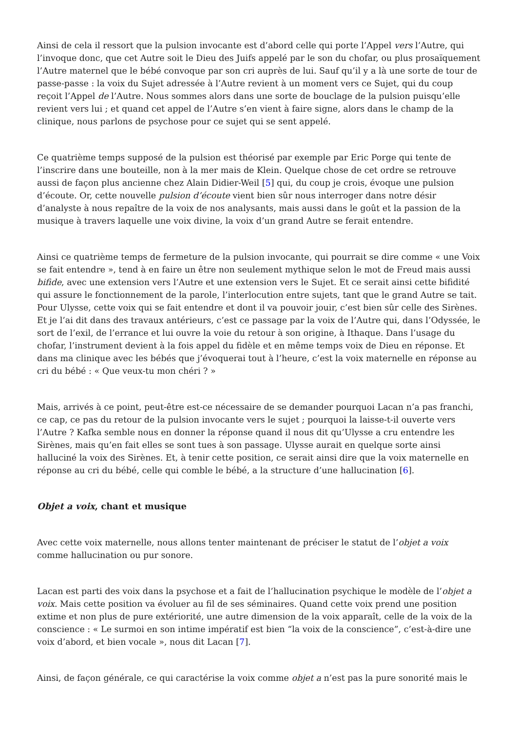Ainsi de cela il ressort que la pulsion invocante est d’abord celle qui porte l’Appel vers l’Autre, qui l’invoque donc, que cet Autre soit le Dieu des Juifs appelé par le son du chofar, ou plus prosaïquement l’Autre maternel que le bébé convoque par son cri auprès de lui. Sauf qu’il y a là une sorte de tour de passe-passe : la voix du Sujet adressée à l’Autre revient à un moment vers ce Sujet, qui du coup reçoit l’Appel de l’Autre. Nous sommes alors dans une sorte de bouclage de la pulsion puisqu’elle revient vers lui ; et quand cet appel de l’Autre s’en vient à faire signe, alors dans le champ de la clinique, nous parlons de psychose pour ce sujet qui se sent appelé.
Ce quatrième temps supposé de la pulsion est théorisé par exemple par Eric Porge qui tente de l’inscrire dans une bouteille, non à la mer mais de Klein. Quelque chose de cet ordre se retrouve aussi de façon plus ancienne chez Alain Didier-Weil [5] qui, du coup je crois, évoque une pulsion d’écoute. Or, cette nouvelle pulsion d’écoute vient bien sûr nous interroger dans notre désir d’analyste à nous repaître de la voix de nos analysants, mais aussi dans le goût et la passion de la musique à travers laquelle une voix divine, la voix d’un grand Autre se ferait entendre.
Ainsi ce quatrième temps de fermeture de la pulsion invocante, qui pourrait se dire comme « une Voix se fait entendre », tend à en faire un être non seulement mythique selon le mot de Freud mais aussi bifide, avec une extension vers l’Autre et une extension vers le Sujet. Et ce serait ainsi cette bifidité qui assure le fonctionnement de la parole, l’interlocution entre sujets, tant que le grand Autre se tait. Pour Ulysse, cette voix qui se fait entendre et dont il va pouvoir jouir, c’est bien sûr celle des Sirènes. Et je l’ai dit dans des travaux antérieurs, c’est ce passage par la voix de l’Autre qui, dans l’Odyssée, le sort de l’exil, de l’errance et lui ouvre la voie du retour à son origine, à Ithaque. Dans l’usage du chofar, l’instrument devient à la fois appel du fidèle et en même temps voix de Dieu en réponse. Et dans ma clinique avec les bébés que j’évoquerai tout à l’heure, c’est la voix maternelle en réponse au cri du bébé : « Que veux-tu mon chéri ? »
Mais, arrivés à ce point, peut-être est-ce nécessaire de se demander pourquoi Lacan n’a pas franchi, ce cap, ce pas du retour de la pulsion invocante vers le sujet ; pourquoi la laisse-t-il ouverte vers l’Autre ? Kafka semble nous en donner la réponse quand il nous dit qu’Ulysse a cru entendre les Sirènes, mais qu’en fait elles se sont tues à son passage. Ulysse aurait en quelque sorte ainsi halluciné la voix des Sirènes. Et, à tenir cette position, ce serait ainsi dire que la voix maternelle en réponse au cri du bébé, celle qui comble le bébé, a la structure d’une hallucination [6].
Objet a voix, chant et musique
Avec cette voix maternelle, nous allons tenter maintenant de préciser le statut de l’objet a voix comme hallucination ou pur sonore.
Lacan est parti des voix dans la psychose et a fait de l’hallucination psychique le modèle de l’objet a voix. Mais cette position va évoluer au fil de ses séminaires. Quand cette voix prend une position extime et non plus de pure extériorité, une autre dimension de la voix apparaît, celle de la voix de la conscience : « Le surmoi en son intime impératif est bien “la voix de la conscience”, c’est-à-dire une voix d’abord, et bien vocale », nous dit Lacan [7].
Ainsi, de façon générale, ce qui caractérise la voix comme objet a n’est pas la pure sonorité mais le